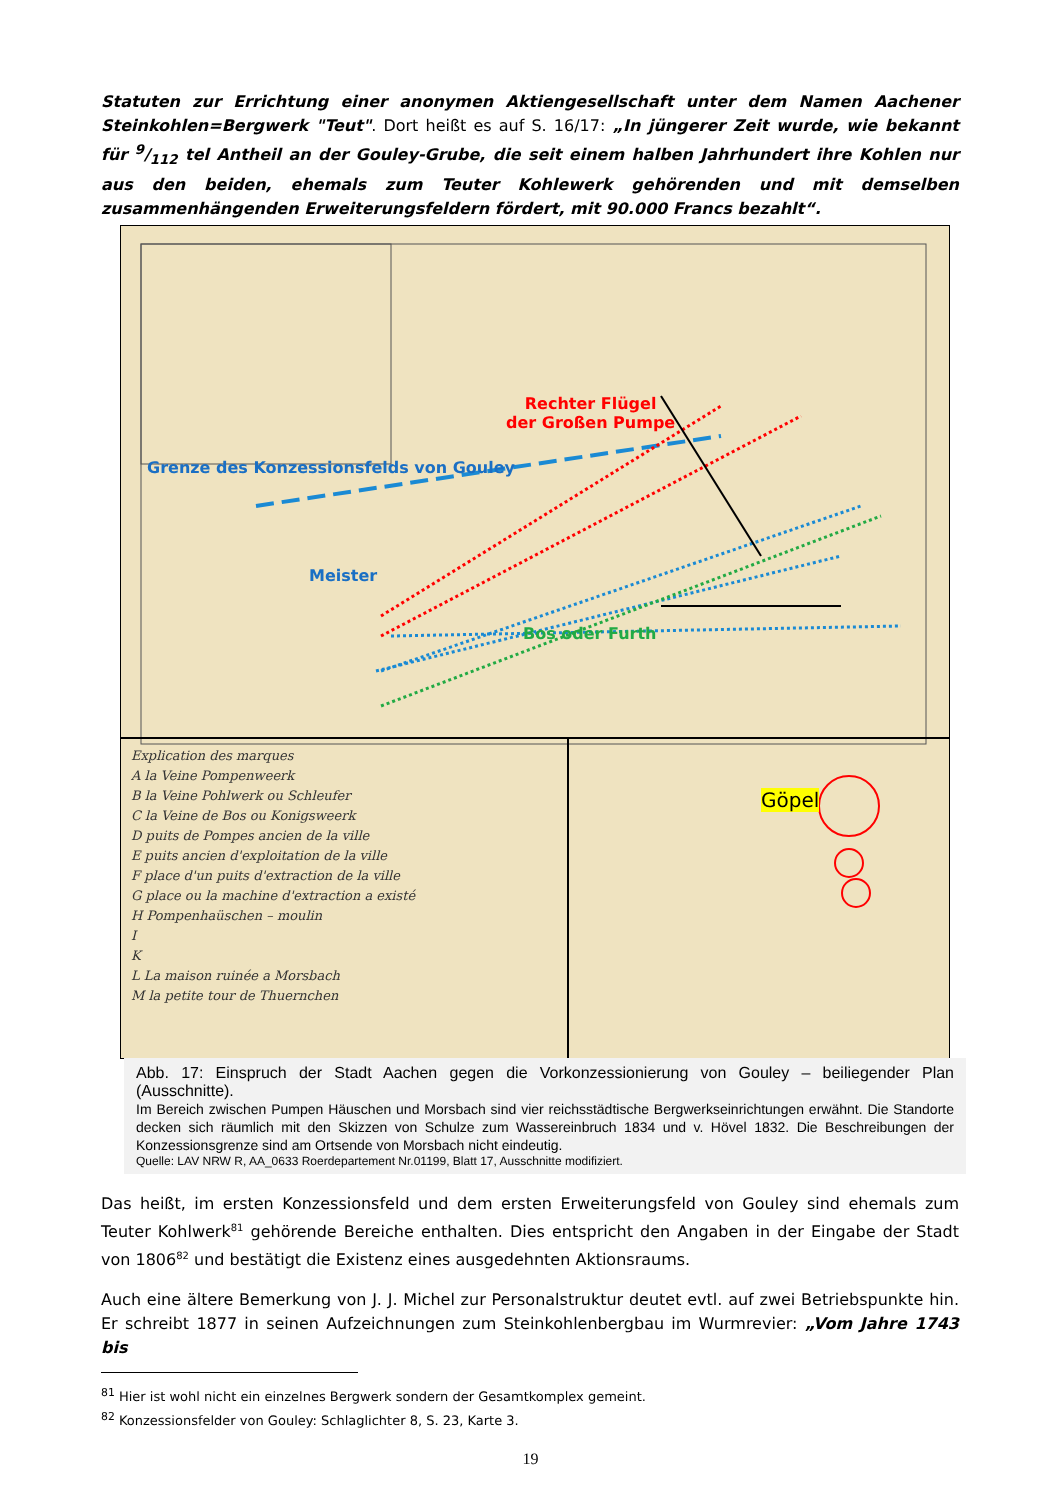Statuten zur Errichtung einer anonymen Aktiengesellschaft unter dem Namen Aachener Steinkohlen=Bergwerk "Teut". Dort heißt es auf S. 16/17: „In jüngerer Zeit wurde, wie bekannt für 9/112 tel Antheil an der Gouley-Grube, die seit einem halben Jahrhundert ihre Kohlen nur aus den beiden, ehemals zum Teuter Kohlewerk gehörenden und mit demselben zusammenhängenden Erweiterungsfeldern fördert, mit 90.000 Francs bezahlt“.
Rechter Flügel
der Großen Pumpe
Grenze des Konzessionsfelds von Gouley
Meister
Bos oder Furth
Göpel
Explication des marques
A la Veine Pompenweerk
B la Veine Pohlwerk ou Schleufer
C la Veine de Bos ou Konigsweerk
D puits de Pompes ancien de la ville
E puits ancien d'exploitation de la ville
F place d'un puits d'extraction de la ville
G place ou la machine d'extraction a existé
H Pompenhaüschen – moulin
I
K
L La maison ruinée a Morsbach
M la petite tour de Thuernchen
Abb. 17: Einspruch der Stadt Aachen gegen die Vorkonzessionierung von Gouley – beiliegender Plan (Ausschnitte).
Im Bereich zwischen Pumpen Häuschen und Morsbach sind vier reichsstädtische Bergwerkseinrichtungen erwähnt. Die Standorte decken sich räumlich mit den Skizzen von Schulze zum Wassereinbruch 1834 und v. Hövel 1832. Die Beschreibungen der Konzessionsgrenze sind am Ortsende von Morsbach nicht eindeutig.
Quelle: LAV NRW R, AA_0633 Roerdepartement Nr.01199, Blatt 17, Ausschnitte modifiziert.
Das heißt, im ersten Konzessionsfeld und dem ersten Erweiterungsfeld von Gouley sind ehemals zum Teuter Kohlwerk<sup>81</sup> gehörende Bereiche enthalten. Dies entspricht den Angaben in der Eingabe der Stadt von 1806<sup>82</sup> und bestätigt die Existenz eines ausgedehnten Aktionsraums.
Auch eine ältere Bemerkung von J. J. Michel zur Personalstruktur deutet evtl. auf zwei Betriebspunkte hin. Er schreibt 1877 in seinen Aufzeichnungen zum Steinkohlenbergbau im Wurmrevier: „Vom Jahre 1743 bis
<sup>81</sup> Hier ist wohl nicht ein einzelnes Bergwerk sondern der Gesamtkomplex gemeint.
<sup>82</sup> Konzessionsfelder von Gouley: Schlaglichter 8, S. 23, Karte 3.
19